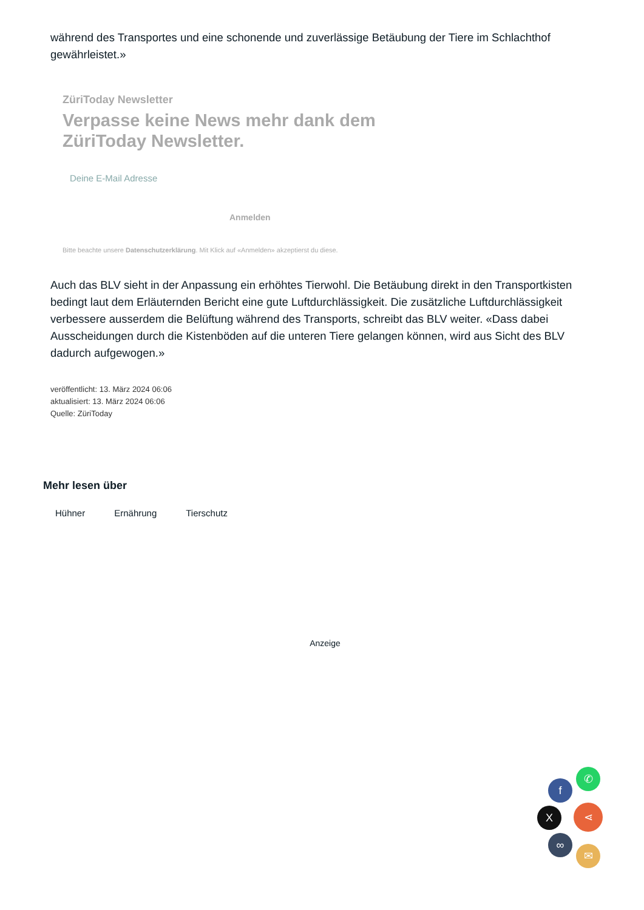während des Transportes und eine schonende und zuverlässige Betäubung der Tiere im Schlachthof gewährleistet.»
ZüriToday Newsletter
Verpasse keine News mehr dank dem
ZüriToday Newsletter.
Deine E-Mail Adresse
Anmelden
Bitte beachte unsere Datenschutzerklärung. Mit Klick auf «Anmelden» akzeptierst du diese.
Auch das BLV sieht in der Anpassung ein erhöhtes Tierwohl. Die Betäubung direkt in den Transportkisten bedingt laut dem Erläuternden Bericht eine gute Luftdurchlässigkeit. Die zusätzliche Luftdurchlässigkeit verbessere ausserdem die Belüftung während des Transports, schreibt das BLV weiter. «Dass dabei Ausscheidungen durch die Kistenböden auf die unteren Tiere gelangen können, wird aus Sicht des BLV dadurch aufgewogen.»
veröffentlicht: 13. März 2024 06:06
aktualisiert: 13. März 2024 06:06
Quelle: ZüriToday
Mehr lesen über
Hühner Ernährung Tierschutz
Anzeige
✆
f
X ⋖
∞
✉